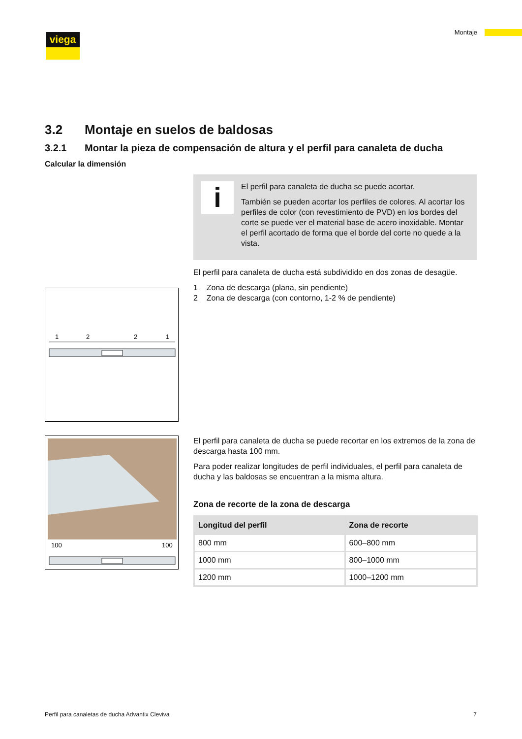viega Montaje
3.2 Montaje en suelos de baldosas
3.2.1 Montar la pieza de compensación de altura y el perfil para canaleta de ducha
Calcular la dimensión
1
2
2
1
i
El perfil para canaleta de ducha se puede acortar.
También se pueden acortar los perfiles de colores. Al acortar los perfiles de color (con revestimiento de PVD) en los bordes del corte se puede ver el material base de acero inoxidable. Montar el perfil acortado de forma que el borde del corte no quede a la vista.
El perfil para canaleta de ducha está subdividido en dos zonas de desagüe.
1 Zona de descarga (plana, sin pendiente)
2 Zona de descarga (con contorno, 1-2 % de pendiente)
100
100
El perfil para canaleta de ducha se puede recortar en los extremos de la zona de descarga hasta 100 mm.
Para poder realizar longitudes de perfil individuales, el perfil para cana­leta de ducha y las baldosas se encuentran a la misma altura.
Zona de recorte de la zona de descarga
| Longitud del perfil | Zona de recorte |
| --- | --- |
| 800 mm | 600–800 mm |
| 1000 mm | 800–1000 mm |
| 1200 mm | 1000–1200 mm |
Perfil para canaletas de ducha Advantix Cleviva 7